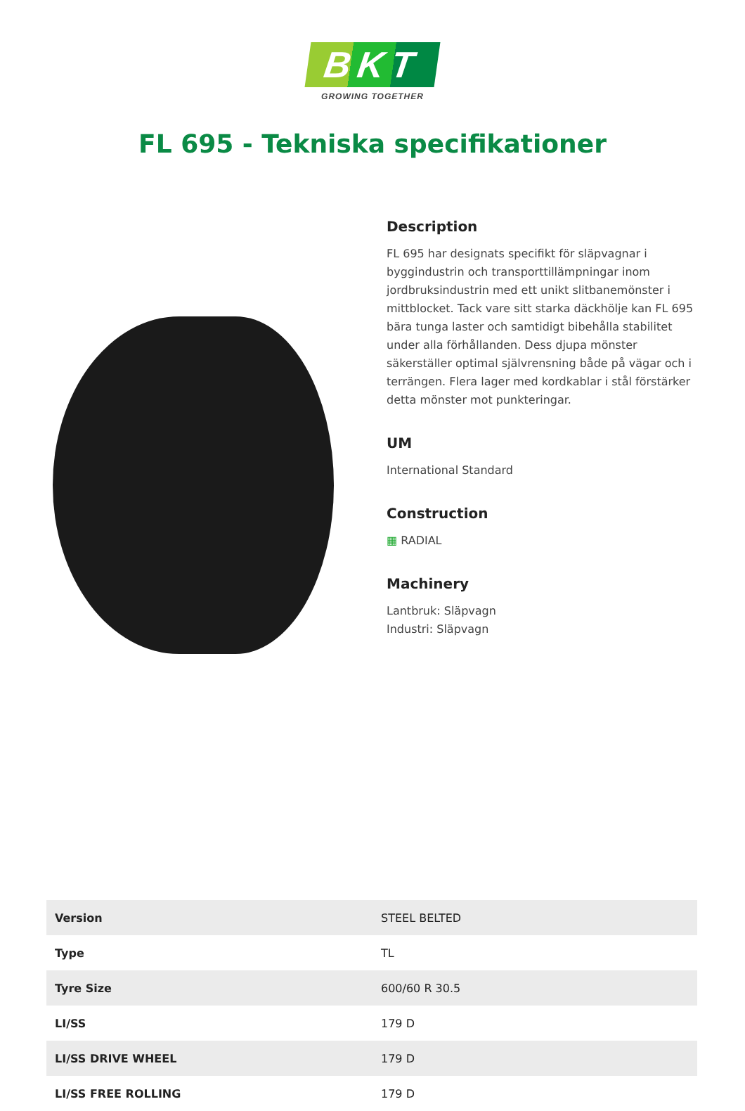BKT
GROWING TOGETHER
FL 695 - Tekniska specifikationer
Description
FL 695 har designats specifikt för släpvagnar i byggindustrin och transporttillämpningar inom jordbruksindustrin med ett unikt slitbanemönster i mittblocket. Tack vare sitt starka däckhölje kan FL 695 bära tunga laster och samtidigt bibehålla stabilitet under alla förhållanden. Dess djupa mönster säkerställer optimal självrensning både på vägar och i terrängen. Flera lager med kordkablar i stål förstärker detta mönster mot punkteringar.
UM
International Standard
Construction
▦ RADIAL
Machinery
Lantbruk: Släpvagn
Industri: Släpvagn
| Version | STEEL BELTED |
| Type | TL |
| Tyre Size | 600/60 R 30.5 |
| LI/SS | 179 D |
| LI/SS DRIVE WHEEL | 179 D |
| LI/SS FREE ROLLING | 179 D |